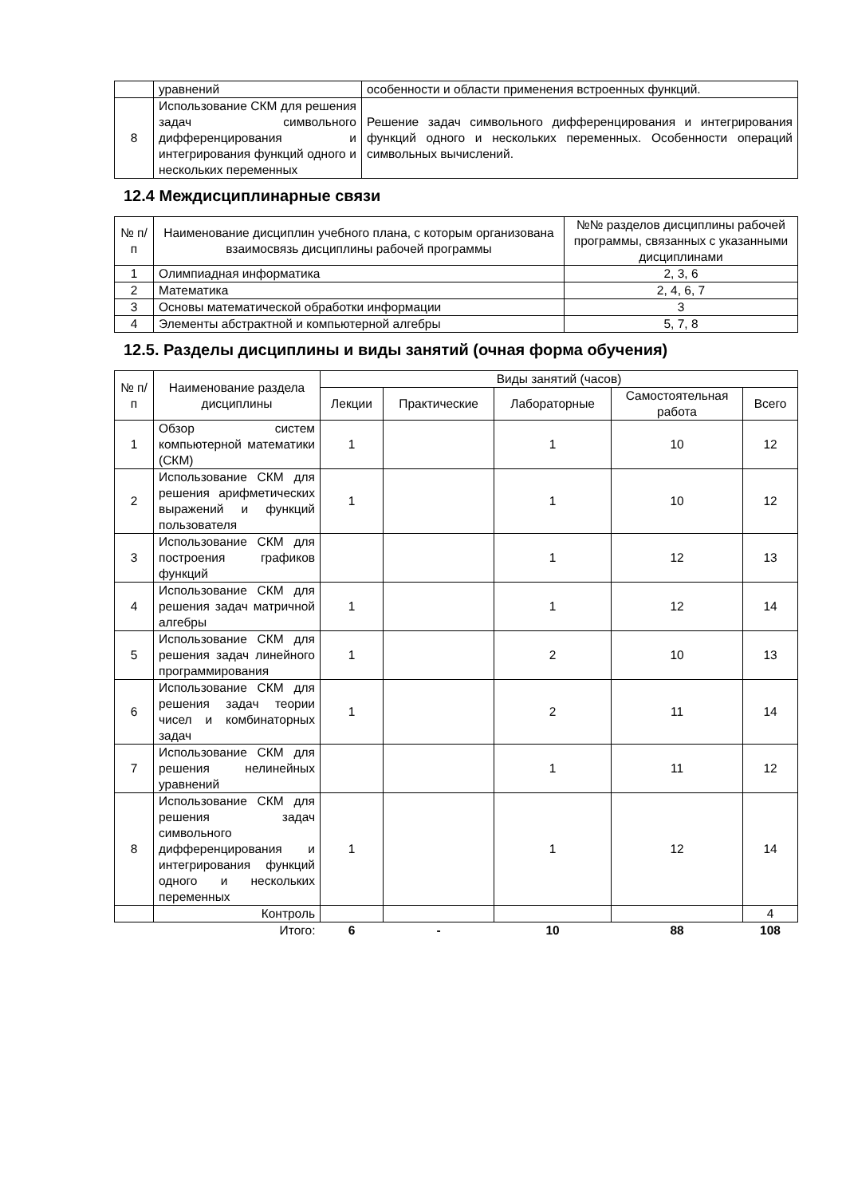| | уравнений | особенности и области применения встроенных функций. |
| 8 | Использование СКМ для решения задач символьного дифференцирования и интегрирования функций одного и нескольких переменных | Решение задач символьного дифференцирования и интегрирования функций одного и нескольких переменных. Особенности операций символьных вычислений. |
12.4 Междисциплинарные связи
| № п/п | Наименование дисциплин учебного плана, с которым организована взаимосвязь дисциплины рабочей программы | №№ разделов дисциплины рабочей программы, связанных с указанными дисциплинами |
| --- | --- | --- |
| 1 | Олимпиадная информатика | 2, 3, 6 |
| 2 | Математика | 2, 4, 6, 7 |
| 3 | Основы математической обработки информации | 3 |
| 4 | Элементы абстрактной и компьютерной алгебры | 5, 7, 8 |
12.5. Разделы дисциплины и виды занятий (очная форма обучения)
| № п/п | Наименование раздела дисциплины | Виды занятий (часов) | | | | |
| --- | --- | --- | --- | --- | --- | --- |
| | | Лекции | Практические | Лабораторные | Самостоятельная работа | Всего |
| 1 | Обзор систем компьютерной математики (СКМ) | 1 | | 1 | 10 | 12 |
| 2 | Использование СКМ для решения арифметических выражений и функций пользователя | 1 | | 1 | 10 | 12 |
| 3 | Использование СКМ для построения графиков функций | | | 1 | 12 | 13 |
| 4 | Использование СКМ для решения задач матричной алгебры | 1 | | 1 | 12 | 14 |
| 5 | Использование СКМ для решения задач линейного программирования | 1 | | 2 | 10 | 13 |
| 6 | Использование СКМ для решения задач теории чисел и комбинаторных задач | 1 | | 2 | 11 | 14 |
| 7 | Использование СКМ для решения нелинейных уравнений | | | 1 | 11 | 12 |
| 8 | Использование СКМ для решения задач символьного дифференцирования и интегрирования функций одного и нескольких переменных | 1 | | 1 | 12 | 14 |
| | Контроль | | | | | 4 |
| | Итого: | 6 | - | 10 | 88 | 108 |